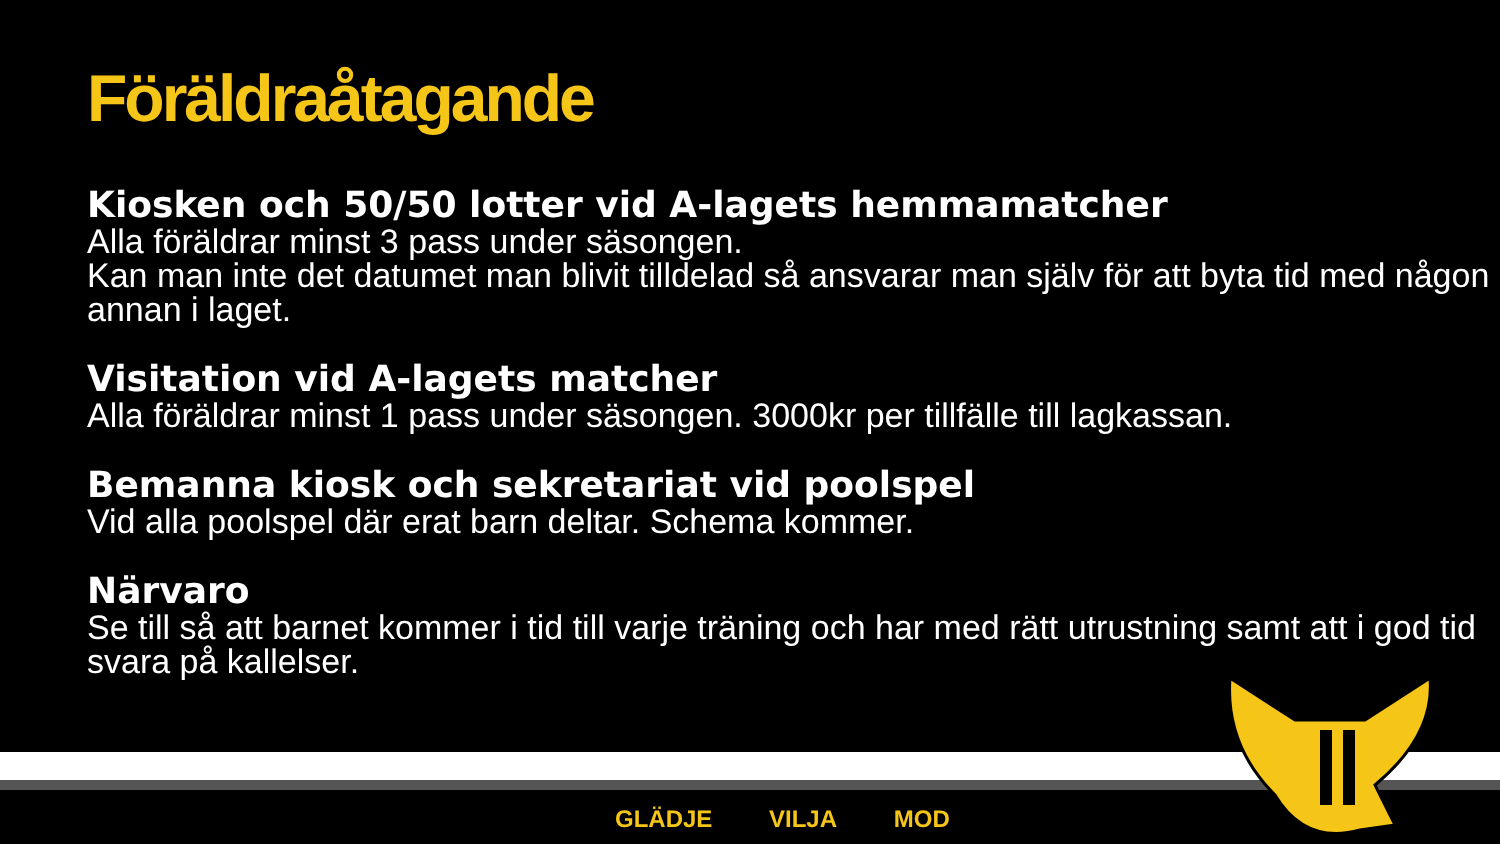Föräldraåtagande
Kiosken och 50/50 lotter vid A-lagets hemmamatcher
Alla föräldrar minst 3 pass under säsongen.
Kan man inte det datumet man blivit tilldelad så ansvarar man själv för att byta tid med någon annan i laget.
Visitation vid A-lagets matcher
Alla föräldrar minst 1 pass under säsongen. 3000kr per tillfälle till lagkassan.
Bemanna kiosk och sekretariat vid poolspel
Vid alla poolspel där erat barn deltar. Schema kommer.
Närvaro
Se till så att barnet kommer i tid till varje träning och har med rätt utrustning samt att i god tid svara på kallelser.
GLÄDJE VILJA MOD